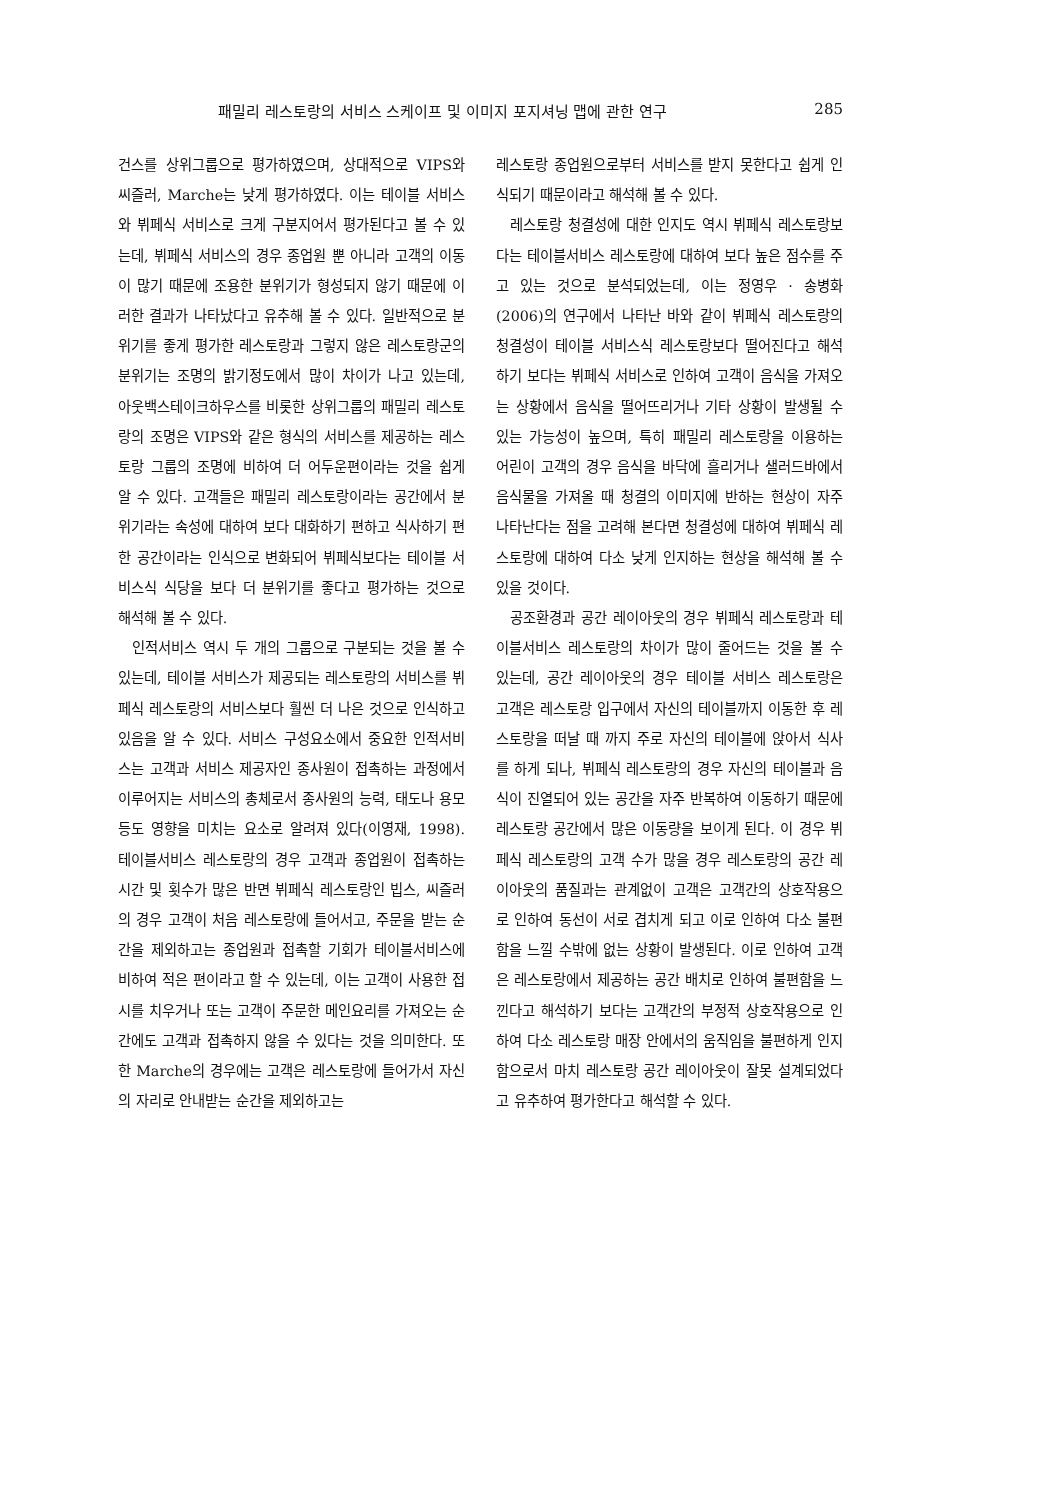패밀리 레스토랑의 서비스 스케이프 및 이미지 포지셔닝 맵에 관한 연구 285
건스를 상위그룹으로 평가하였으며, 상대적으로 VIPS와 씨즐러, Marche는 낮게 평가하였다. 이는 테이블 서비스와 뷔페식 서비스로 크게 구분지어서 평가된다고 볼 수 있는데, 뷔페식 서비스의 경우 종업원 뿐 아니라 고객의 이동이 많기 때문에 조용한 분위기가 형성되지 않기 때문에 이러한 결과가 나타났다고 유추해 볼 수 있다. 일반적으로 분위기를 좋게 평가한 레스토랑과 그렇지 않은 레스토랑군의 분위기는 조명의 밝기정도에서 많이 차이가 나고 있는데, 아웃백스테이크하우스를 비롯한 상위그룹의 패밀리 레스토랑의 조명은 VIPS와 같은 형식의 서비스를 제공하는 레스토랑 그룹의 조명에 비하여 더 어두운편이라는 것을 쉽게 알 수 있다. 고객들은 패밀리 레스토랑이라는 공간에서 분위기라는 속성에 대하여 보다 대화하기 편하고 식사하기 편한 공간이라는 인식으로 변화되어 뷔페식보다는 테이블 서비스식 식당을 보다 더 분위기를 좋다고 평가하는 것으로 해석해 볼 수 있다.
인적서비스 역시 두 개의 그룹으로 구분되는 것을 볼 수 있는데, 테이블 서비스가 제공되는 레스토랑의 서비스를 뷔페식 레스토랑의 서비스보다 훨씬 더 나은 것으로 인식하고 있음을 알 수 있다. 서비스 구성요소에서 중요한 인적서비스는 고객과 서비스 제공자인 종사원이 접촉하는 과정에서 이루어지는 서비스의 총체로서 종사원의 능력, 태도나 용모 등도 영향을 미치는 요소로 알려져 있다(이영재, 1998). 테이블서비스 레스토랑의 경우 고객과 종업원이 접촉하는 시간 및 횟수가 많은 반면 뷔페식 레스토랑인 빕스, 씨즐러의 경우 고객이 처음 레스토랑에 들어서고, 주문을 받는 순간을 제외하고는 종업원과 접촉할 기회가 테이블서비스에 비하여 적은 편이라고 할 수 있는데, 이는 고객이 사용한 접시를 치우거나 또는 고객이 주문한 메인요리를 가져오는 순간에도 고객과 접촉하지 않을 수 있다는 것을 의미한다. 또한 Marche의 경우에는 고객은 레스토랑에 들어가서 자신의 자리로 안내받는 순간을 제외하고는
레스토랑 종업원으로부터 서비스를 받지 못한다고 쉽게 인식되기 때문이라고 해석해 볼 수 있다.
레스토랑 청결성에 대한 인지도 역시 뷔페식 레스토랑보다는 테이블서비스 레스토랑에 대하여 보다 높은 점수를 주고 있는 것으로 분석되었는데, 이는 정영우 · 송병화(2006)의 연구에서 나타난 바와 같이 뷔페식 레스토랑의 청결성이 테이블 서비스식 레스토랑보다 떨어진다고 해석하기 보다는 뷔페식 서비스로 인하여 고객이 음식을 가져오는 상황에서 음식을 떨어뜨리거나 기타 상황이 발생될 수 있는 가능성이 높으며, 특히 패밀리 레스토랑을 이용하는 어린이 고객의 경우 음식을 바닥에 흘리거나 샐러드바에서 음식물을 가져올 때 청결의 이미지에 반하는 현상이 자주 나타난다는 점을 고려해 본다면 청결성에 대하여 뷔페식 레스토랑에 대하여 다소 낮게 인지하는 현상을 해석해 볼 수 있을 것이다.
공조환경과 공간 레이아웃의 경우 뷔페식 레스토랑과 테이블서비스 레스토랑의 차이가 많이 줄어드는 것을 볼 수 있는데, 공간 레이아웃의 경우 테이블 서비스 레스토랑은 고객은 레스토랑 입구에서 자신의 테이블까지 이동한 후 레스토랑을 떠날 때 까지 주로 자신의 테이블에 앉아서 식사를 하게 되나, 뷔페식 레스토랑의 경우 자신의 테이블과 음식이 진열되어 있는 공간을 자주 반복하여 이동하기 때문에 레스토랑 공간에서 많은 이동량을 보이게 된다. 이 경우 뷔페식 레스토랑의 고객 수가 많을 경우 레스토랑의 공간 레이아웃의 품질과는 관계없이 고객은 고객간의 상호작용으로 인하여 동선이 서로 겹치게 되고 이로 인하여 다소 불편함을 느낄 수밖에 없는 상황이 발생된다. 이로 인하여 고객은 레스토랑에서 제공하는 공간 배치로 인하여 불편함을 느낀다고 해석하기 보다는 고객간의 부정적 상호작용으로 인하여 다소 레스토랑 매장 안에서의 움직임을 불편하게 인지함으로서 마치 레스토랑 공간 레이아웃이 잘못 설계되었다고 유추하여 평가한다고 해석할 수 있다.